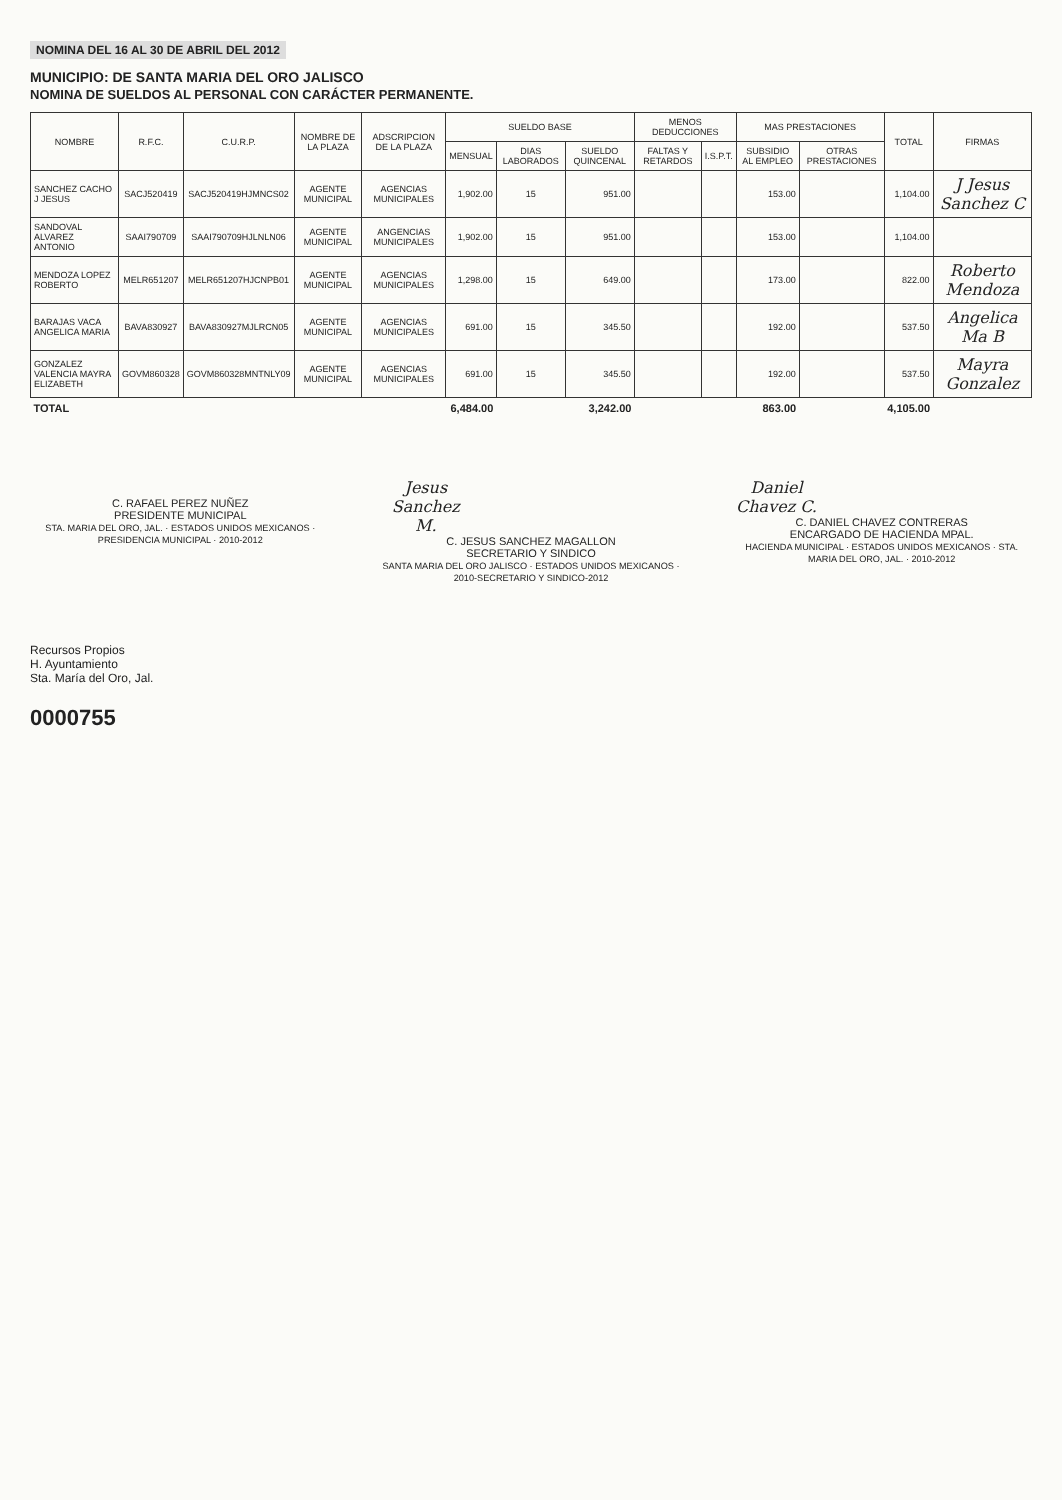NOMINA DEL 16 AL 30 DE ABRIL DEL 2012
MUNICIPIO: DE SANTA MARIA DEL ORO JALISCO
NOMINA DE SUELDOS AL PERSONAL CON CARÁCTER PERMANENTE.
| NOMBRE | R.F.C. | C.U.R.P. | NOMBRE DE LA PLAZA | ADSCRIPCION DE LA PLAZA | SUELDO BASE | | | MENOS DEDUCCIONES | | MAS PRESTACIONES | | TOTAL | FIRMAS |
| --- | --- | --- | --- | --- | --- | --- | --- | --- | --- | --- | --- | --- | --- |
| | | | | | MENSUAL | DIAS LABORADOS | SUELDO QUINCENAL | FALTAS Y RETARDOS | I.S.P.T. | SUBSIDIO AL EMPLEO | OTRAS PRESTACIONES | | |
| SANCHEZ CACHO J JESUS | SACJ520419 | SACJ520419HJMNCS02 | AGENTE MUNICIPAL | AGENCIAS MUNICIPALES | 1,902.00 | 15 | 951.00 | | | 153.00 | | 1,104.00 | J Jesus Sanchez C |
| SANDOVAL ALVAREZ ANTONIO | SAAI790709 | SAAI790709HJLNLN06 | AGENTE MUNICIPAL | ANGENCIAS MUNICIPALES | 1,902.00 | 15 | 951.00 | | | 153.00 | | 1,104.00 | |
| MENDOZA LOPEZ ROBERTO | MELR651207 | MELR651207HJCNPB01 | AGENTE MUNICIPAL | AGENCIAS MUNICIPALES | 1,298.00 | 15 | 649.00 | | | 173.00 | | 822.00 | Roberto Mendoza |
| BARAJAS VACA ANGELICA MARIA | BAVA830927 | BAVA830927MJLRCN05 | AGENTE MUNICIPAL | AGENCIAS MUNICIPALES | 691.00 | 15 | 345.50 | | | 192.00 | | 537.50 | Angelica Ma B |
| GONZALEZ VALENCIA MAYRA ELIZABETH | GOVM860328 | GOVM860328MNTNLY09 | AGENTE MUNICIPAL | AGENCIAS MUNICIPALES | 691.00 | 15 | 345.50 | | | 192.00 | | 537.50 | Mayra Gonzalez |
| TOTAL | | | | | 6,484.00 | | 3,242.00 | | | 863.00 | | 4,105.00 | |
C. RAFAEL PEREZ NUÑEZ
PRESIDENTE MUNICIPAL
STA. MARIA DEL ORO, JAL. · ESTADOS UNIDOS MEXICANOS · PRESIDENCIA MUNICIPAL · 2010-2012
Jesus Sanchez M.
C. JESUS SANCHEZ MAGALLON
SECRETARIO Y SINDICO
SANTA MARIA DEL ORO JALISCO · ESTADOS UNIDOS MEXICANOS · 2010-SECRETARIO Y SINDICO-2012
Daniel Chavez C.
C. DANIEL CHAVEZ CONTRERAS
ENCARGADO DE HACIENDA MPAL.
HACIENDA MUNICIPAL · ESTADOS UNIDOS MEXICANOS · STA. MARIA DEL ORO, JAL. · 2010-2012
Recursos Propios
H. Ayuntamiento
Sta. María del Oro, Jal.
0000755